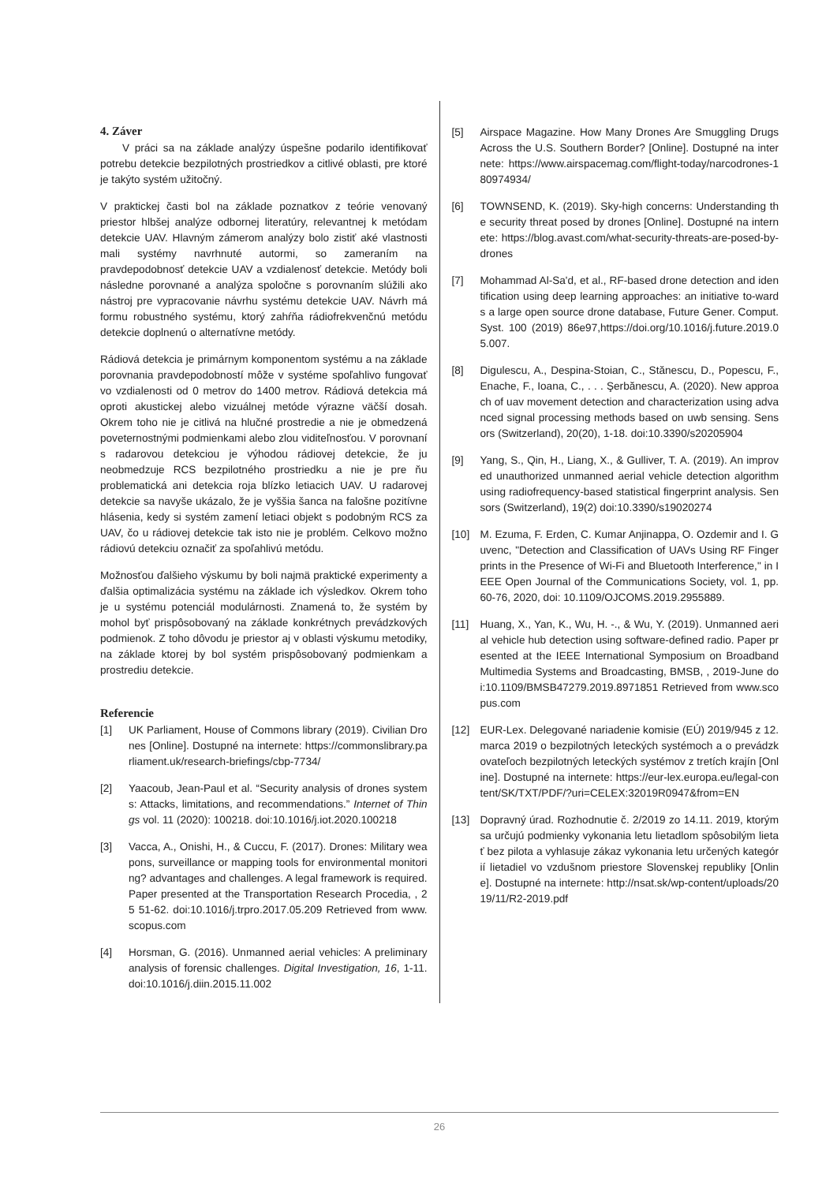4. Záver
V práci sa na základe analýzy úspešne podarilo identifikovať potrebu detekcie bezpilotných prostriedkov a citlivé oblasti, pre ktoré je takýto systém užitočný.
V praktickej časti bol na základe poznatkov z teórie venovaný priestor hlbšej analýze odbornej literatúry, relevantnej k metódam detekcie UAV. Hlavným zámerom analýzy bolo zistiť aké vlastnosti mali systémy navrhnuté autormi, so zameraním na pravdepodobnosť detekcie UAV a vzdialenosť detekcie. Metódy boli následne porovnané a analýza spoločne s porovnaním slúžili ako nástroj pre vypracovanie návrhu systému detekcie UAV. Návrh má formu robustného systému, ktorý zahŕňa rádiofrekvenčnú metódu detekcie doplnenú o alternatívne metódy.
Rádiová detekcia je primárnym komponentom systému a na základe porovnania pravdepodobností môže v systéme spoľahlivo fungovať vo vzdialenosti od 0 metrov do 1400 metrov. Rádiová detekcia má oproti akustickej alebo vizuálnej metóde výrazne väčší dosah. Okrem toho nie je citlivá na hlučné prostredie a nie je obmedzená poveternostnými podmienkami alebo zlou viditeľnosťou. V porovnaní s radarovou detekciou je výhodou rádiovej detekcie, že ju neobmedzuje RCS bezpilotného prostriedku a nie je pre ňu problematická ani detekcia roja blízko letiacich UAV. U radarovej detekcie sa navyše ukázalo, že je vyššia šanca na falošne pozitívne hlásenia, kedy si systém zamení letiaci objekt s podobným RCS za UAV, čo u rádiovej detekcie tak isto nie je problém. Celkovo možno rádiovú detekciu označiť za spoľahlivú metódu.
Možnosťou ďalšieho výskumu by boli najmä praktické experimenty a ďalšia optimalizácia systému na základe ich výsledkov. Okrem toho je u systému potenciál modulárnosti. Znamená to, že systém by mohol byť prispôsobovaný na základe konkrétnych prevádzkových podmienok. Z toho dôvodu je priestor aj v oblasti výskumu metodiky, na základe ktorej by bol systém prispôsobovaný podmienkam a prostrediu detekcie.
Referencie
[1] UK Parliament, House of Commons library (2019). Civilian Drones [Online]. Dostupné na internete: https://commonslibrary.parliament.uk/research-briefings/cbp-7734/
[2] Yaacoub, Jean-Paul et al. “Security analysis of drones systems: Attacks, limitations, and recommendations.” Internet of Things vol. 11 (2020): 100218. doi:10.1016/j.iot.2020.100218
[3] Vacca, A., Onishi, H., & Cuccu, F. (2017). Drones: Military weapons, surveillance or mapping tools for environmental monitoring? advantages and challenges. A legal framework is required. Paper presented at the Transportation Research Procedia, , 25 51-62. doi:10.1016/j.trpro.2017.05.209 Retrieved from www.scopus.com
[4] Horsman, G. (2016). Unmanned aerial vehicles: A preliminary analysis of forensic challenges. Digital Investigation, 16, 1-11. doi:10.1016/j.diin.2015.11.002
[5] Airspace Magazine. How Many Drones Are Smuggling Drugs Across the U.S. Southern Border? [Online]. Dostupné na internete: https://www.airspacemag.com/flight-today/narcodrones-180974934/
[6] TOWNSEND, K. (2019). Sky-high concerns: Understanding the security threat posed by drones [Online]. Dostupné na internete: https://blog.avast.com/what-security-threats-are-posed-by-drones
[7] Mohammad Al-Sa'd, et al., RF-based drone detection and identification using deep learning approaches: an initiative to-wards a large open source drone database, Future Gener. Comput. Syst. 100 (2019) 86e97,https://doi.org/10.1016/j.future.2019.05.007.
[8] Digulescu, A., Despina-Stoian, C., Stănescu, D., Popescu, F., Enache, F., Ioana, C., . . . Şerbănescu, A. (2020). New approach of uav movement detection and characterization using advanced signal processing methods based on uwb sensing. Sensors (Switzerland), 20(20), 1-18. doi:10.3390/s20205904
[9] Yang, S., Qin, H., Liang, X., & Gulliver, T. A. (2019). An improved unauthorized unmanned aerial vehicle detection algorithm using radiofrequency-based statistical fingerprint analysis. Sensors (Switzerland), 19(2) doi:10.3390/s19020274
[10] M. Ezuma, F. Erden, C. Kumar Anjinappa, O. Ozdemir and I. Guvenc, "Detection and Classification of UAVs Using RF Fingerprints in the Presence of Wi-Fi and Bluetooth Interference," in IEEE Open Journal of the Communications Society, vol. 1, pp. 60-76, 2020, doi: 10.1109/OJCOMS.2019.2955889.
[11] Huang, X., Yan, K., Wu, H. -., & Wu, Y. (2019). Unmanned aerial vehicle hub detection using software-defined radio. Paper presented at the IEEE International Symposium on Broadband Multimedia Systems and Broadcasting, BMSB, , 2019-June doi:10.1109/BMSB47279.2019.8971851 Retrieved from www.scopus.com
[12] EUR-Lex. Delegované nariadenie komisie (EÚ) 2019/945 z 12. marca 2019 o bezpilotných leteckých systémoch a o prevádzkovateľoch bezpilotných leteckých systémov z tretích krajín [Online]. Dostupné na internete: https://eur-lex.europa.eu/legal-content/SK/TXT/PDF/?uri=CELEX:32019R0947&from=EN
[13] Dopravný úrad. Rozhodnutie č. 2/2019 zo 14.11. 2019, ktorým sa určujú podmienky vykonania letu lietadlom spôsobilým lietať bez pilota a vyhlasuje zákaz vykonania letu určených kategórií lietadiel vo vzdušnom priestore Slovenskej republiky [Online]. Dostupné na internete: http://nsat.sk/wp-content/uploads/2019/11/R2-2019.pdf
26